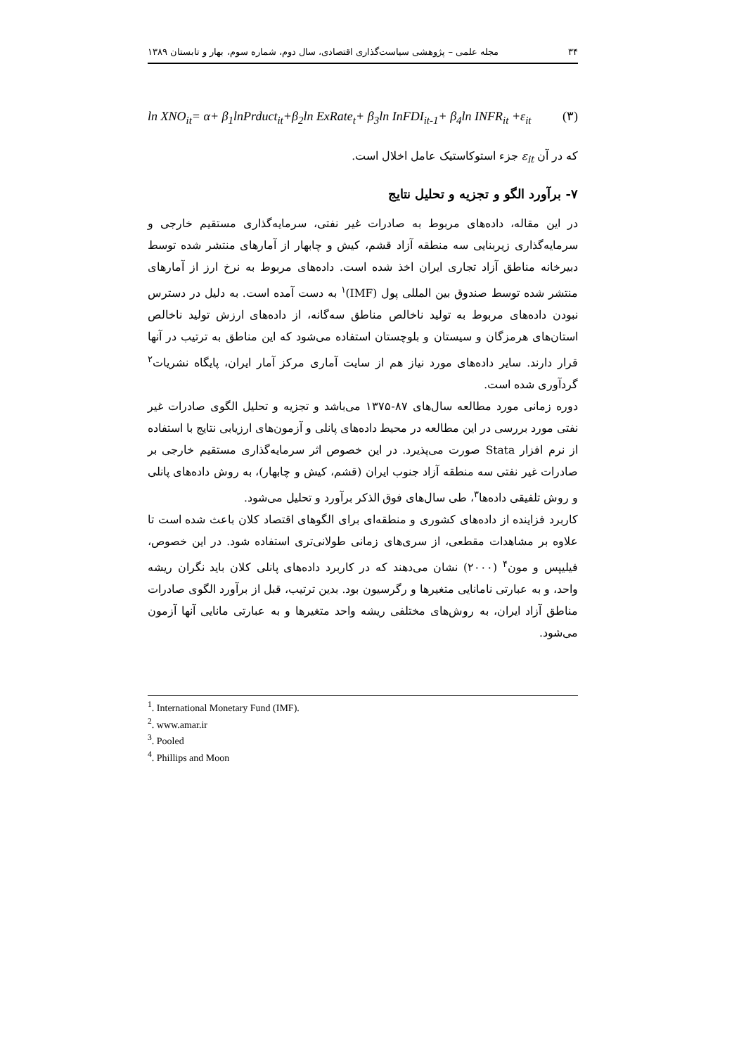۳۴ مجله علمی – پژوهشی سیاست‌گذاری اقتصادی، سال دوم، شماره سوم، بهار و تابستان ۱۳۸۹
ln XNO<sub>it</sub>= α+ β<sub>1</sub>lnPrduct<sub>it</sub>+β<sub>2</sub>ln ExRate<sub>t</sub>+ β<sub>3</sub>ln InFDI<sub>it-1</sub>+ β<sub>4</sub>ln INFR<sub>it</sub> +ε<sub>it</sub> (۳)
که در آن ε<sub>it</sub> جزء استوکاستیک عامل اخلال است.
۷- برآورد الگو و تجزیه و تحلیل نتایج
در این مقاله، داده‌های مربوط به صادرات غیر نفتی، سرمایه‌گذاری مستقیم خارجی و سرمایه‌گذاری زیربنایی سه منطقه آزاد قشم، کیش و چابهار از آمارهای منتشر شده توسط دبیرخانه مناطق آزاد تجاری ایران اخذ شده است. داده‌های مربوط به نرخ ارز از آمارهای منتشر شده توسط صندوق بین المللی پول (IMF)<sup>۱</sup> به دست آمده است. به دلیل در دسترس نبودن داده‌های مربوط به تولید ناخالص مناطق سه‌گانه، از داده‌های ارزش تولید ناخالص استان‌های هرمزگان و سیستان و بلوچستان استفاده می‌شود که این مناطق به ترتیب در آنها قرار دارند. سایر داده‌های مورد نیاز هم از سایت آماری مرکز آمار ایران، پایگاه نشریات<sup>۲</sup> گردآوری شده است.
دوره زمانی مورد مطالعه سال‌های ۸۷-۱۳۷۵ می‌باشد و تجزیه و تحلیل الگوی صادرات غیر نفتی مورد بررسی در این مطالعه در محیط داده‌های پانلی و آزمون‌های ارزیابی نتایج با استفاده از نرم افزار Stata صورت می‌پذیرد. در این خصوص اثر سرمایه‌گذاری مستقیم خارجی بر صادرات غیر نفتی سه منطقه آزاد جنوب ایران (قشم، کیش و چابهار)، به روش داده‌های پانلی و روش تلفیقی داده‌ها<sup>۳</sup>، طی سال‌های فوق الذکر برآورد و تحلیل می‌شود.
کاربرد فزاینده از داده‌های کشوری و منطقه‌ای برای الگوهای اقتصاد کلان باعث شده است تا علاوه بر مشاهدات مقطعی، از سری‌های زمانی طولانی‌تری استفاده شود. در این خصوص، فیلیپس و مون<sup>۴</sup> (۲۰۰۰) نشان می‌دهند که در کاربرد داده‌های پانلی کلان باید نگران ریشه واحد، و به عبارتی نامانایی متغیرها و رگرسیون بود. بدین ترتیب، قبل از برآورد الگوی صادرات مناطق آزاد ایران، به روش‌های مختلفی ریشه واحد متغیرها و به عبارتی مانایی آنها آزمون می‌شود.
<sup>1</sup>. International Monetary Fund (IMF).
<sup>2</sup>. www.amar.ir
<sup>3</sup>. Pooled
<sup>4</sup>. Phillips and Moon